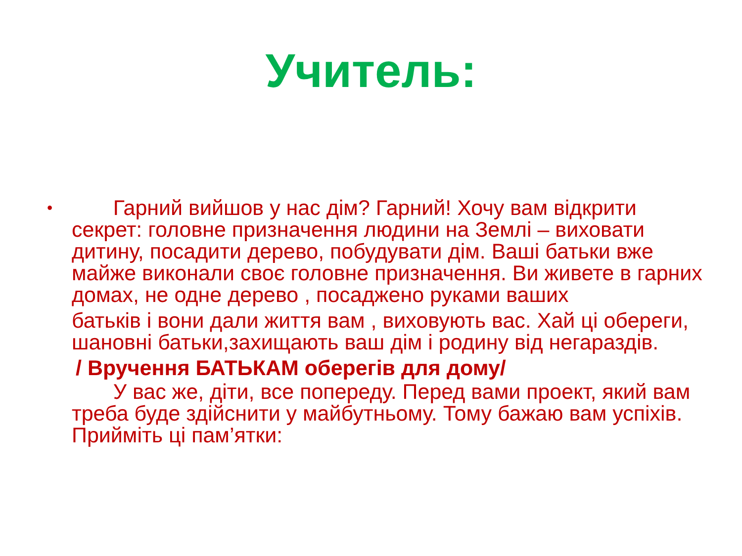Учитель:
•
Гарний вийшов у нас дім? Гарний! Хочу вам відкрити секрет: головне призначення людини на Землі – виховати дитину, посадити дерево, побудувати дім. Ваші батьки вже майже виконали своє головне призначення. Ви живете в гарних домах, не одне дерево , посаджено руками ваших
батьків і вони дали життя вам , виховують вас. Хай ці обереги, шановні батьки,захищають ваш дім і родину від негараздів.
/ Вручення БАТЬКАМ оберегів для дому/
У вас же, діти, все попереду. Перед вами проект, який вам треба буде здійснити у майбутньому. Тому бажаю вам успіхів. Прийміть ці пам’ятки: